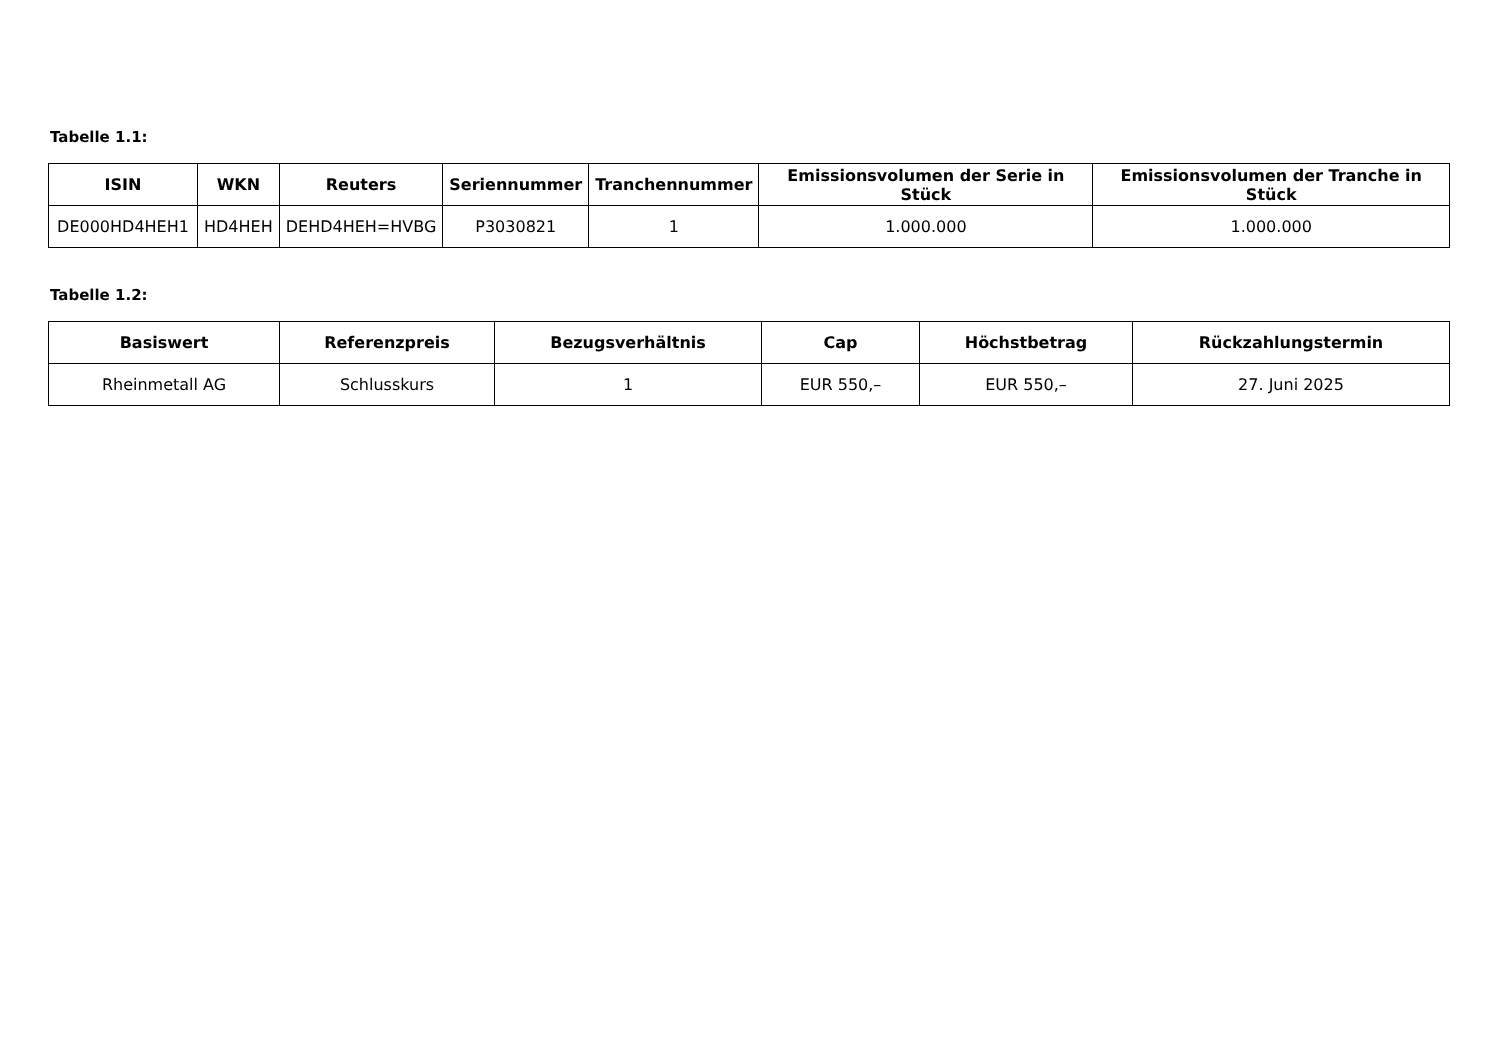Tabelle 1.1:
| ISIN | WKN | Reuters | Seriennummer | Tranchennummer | Emissionsvolumen der Serie in Stück | Emissionsvolumen der Tranche in Stück |
| --- | --- | --- | --- | --- | --- | --- |
| DE000HD4HEH1 | HD4HEH | DEHD4HEH=HVBG | P3030821 | 1 | 1.000.000 | 1.000.000 |
Tabelle 1.2:
| Basiswert | Referenzpreis | Bezugsverhältnis | Cap | Höchstbetrag | Rückzahlungstermin |
| --- | --- | --- | --- | --- | --- |
| Rheinmetall AG | Schlusskurs | 1 | EUR 550,– | EUR 550,– | 27. Juni 2025 |